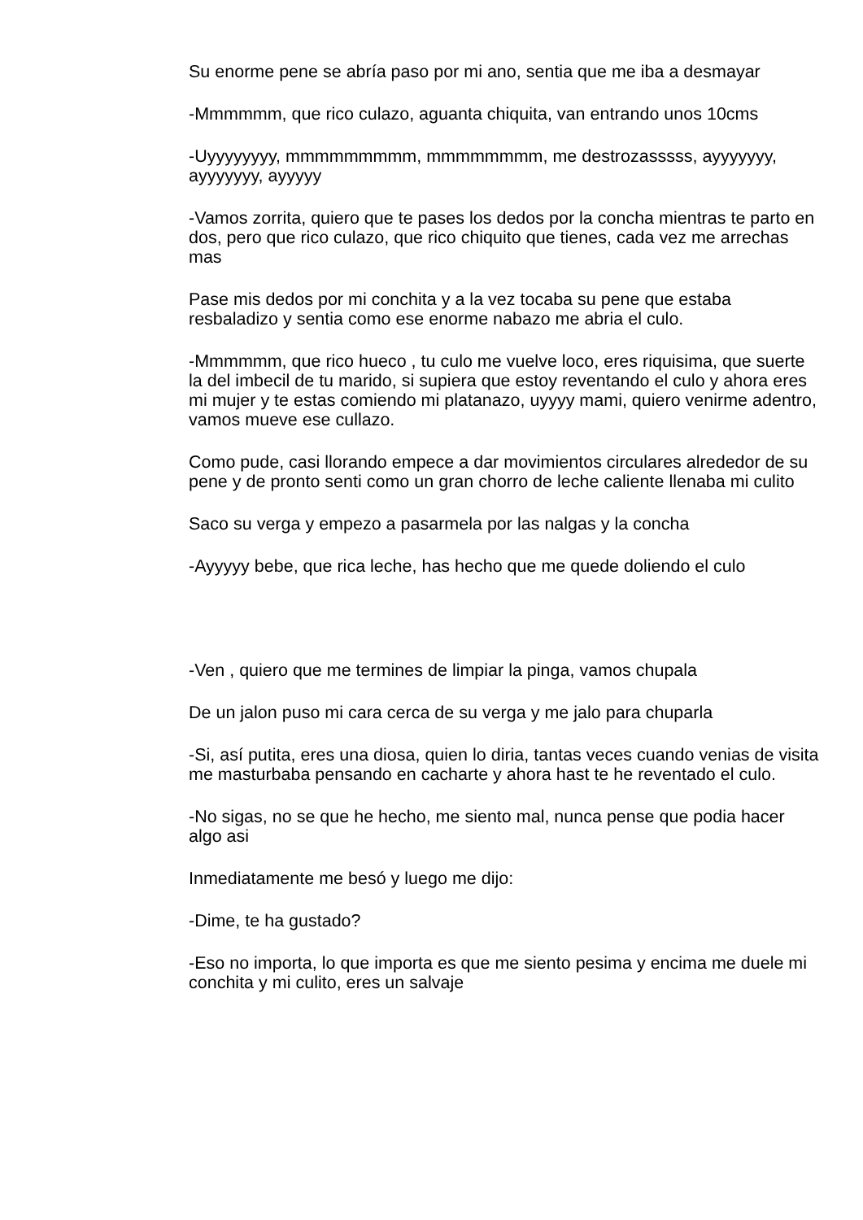Su enorme pene se abría paso por mi ano, sentia que me iba a desmayar
-Mmmmmm, que rico culazo, aguanta chiquita, van entrando unos 10cms
-Uyyyyyyyy, mmmmmmmmm, mmmmmmmm, me destrozasssss, ayyyyyyy, ayyyyyyy, ayyyyy
-Vamos zorrita, quiero que te pases los dedos por la concha mientras te parto en dos, pero que rico culazo, que rico chiquito que tienes, cada vez me arrechas mas
Pase mis dedos por mi conchita y a la vez tocaba su pene que estaba resbaladizo y sentia como ese enorme nabazo me abria el culo.
-Mmmmmm, que rico hueco , tu culo me vuelve loco, eres riquisima, que suerte la del imbecil de tu marido, si supiera que estoy reventando el culo y ahora eres mi mujer y te estas comiendo mi platanazo, uyyyy mami, quiero venirme adentro, vamos mueve ese cullazo.
Como pude, casi llorando empece a dar movimientos circulares alrededor de su pene y de pronto senti como un gran chorro de leche caliente llenaba mi culito
Saco su verga y empezo a pasarmela por las nalgas y la concha
-Ayyyyy bebe, que rica leche, has hecho que me quede doliendo el culo
-Ven , quiero que me termines de limpiar la pinga, vamos chupala
De un jalon puso mi cara cerca de su verga y me jalo para chuparla
-Si, así putita, eres una diosa, quien lo diria, tantas veces cuando venias de visita me masturbaba pensando en cacharte y ahora hast te he reventado el culo.
-No sigas, no se que he hecho, me siento mal, nunca pense que podia hacer algo asi
Inmediatamente me besó y luego me dijo:
-Dime, te ha gustado?
-Eso no importa, lo que importa es que me siento pesima y encima me duele mi conchita y mi culito, eres un salvaje